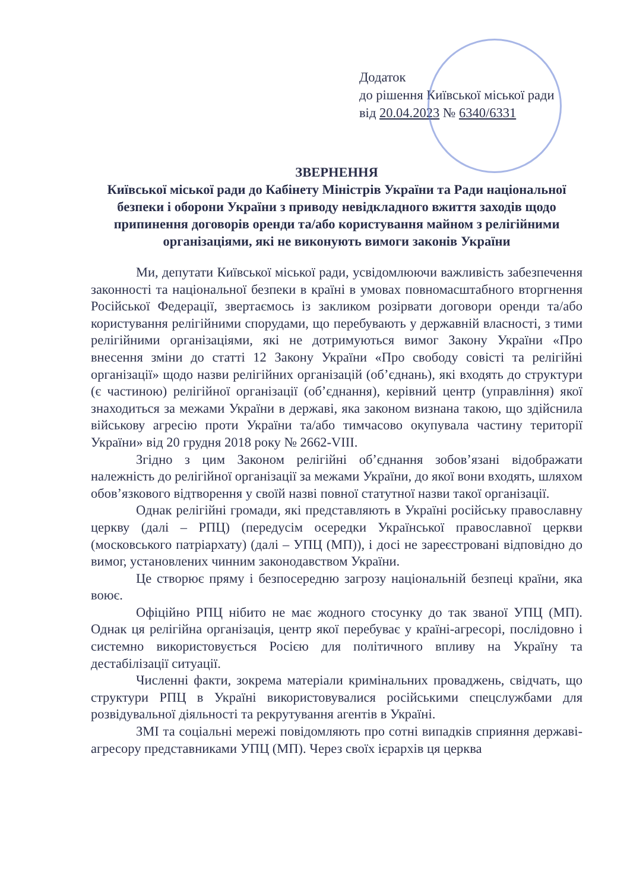Додаток
до рішення Київської міської ради
від 20.04.2023 № 6340/6331
ЗВЕРНЕННЯ
Київської міської ради до Кабінету Міністрів України та Ради національної безпеки і оборони України з приводу невідкладного вжиття заходів щодо припинення договорів оренди та/або користування майном з релігійними організаціями, які не виконують вимоги законів України
Ми, депутати Київської міської ради, усвідомлюючи важливість забезпечення законності та національної безпеки в країні в умовах повномасштабного вторгнення Російської Федерації, звертаємось із закликом розірвати договори оренди та/або користування релігійними спорудами, що перебувають у державній власності, з тими релігійними організаціями, які не дотримуються вимог Закону України «Про внесення зміни до статті 12 Закону України «Про свободу совісті та релігійні організації» щодо назви релігійних організацій (об’єднань), які входять до структури (є частиною) релігійної організації (об’єднання), керівний центр (управління) якої знаходиться за межами України в державі, яка законом визнана такою, що здійснила військову агресію проти України та/або тимчасово окупувала частину території України» від 20 грудня 2018 року № 2662-VIII.
Згідно з цим Законом релігійні об’єднання зобов’язані відображати належність до релігійної організації за межами України, до якої вони входять, шляхом обов’язкового відтворення у своїй назві повної статутної назви такої організації.
Однак релігійні громади, які представляють в Україні російську православну церкву (далі – РПЦ) (передусім осередки Української православної церкви (московського патріархату) (далі – УПЦ (МП)), і досі не зареєстровані відповідно до вимог, установлених чинним законодавством України.
Це створює пряму і безпосередню загрозу національній безпеці країни, яка воює.
Офіційно РПЦ нібито не має жодного стосунку до так званої УПЦ (МП). Однак ця релігійна організація, центр якої перебуває у країні-агресорі, послідовно і системно використовується Росією для політичного впливу на Україну та дестабілізації ситуації.
Численні факти, зокрема матеріали кримінальних проваджень, свідчать, що структури РПЦ в Україні використовувалися російськими спецслужбами для розвідувальної діяльності та рекрутування агентів в Україні.
ЗМІ та соціальні мережі повідомляють про сотні випадків сприяння державі-агресору представниками УПЦ (МП). Через своїх ієрархів ця церква